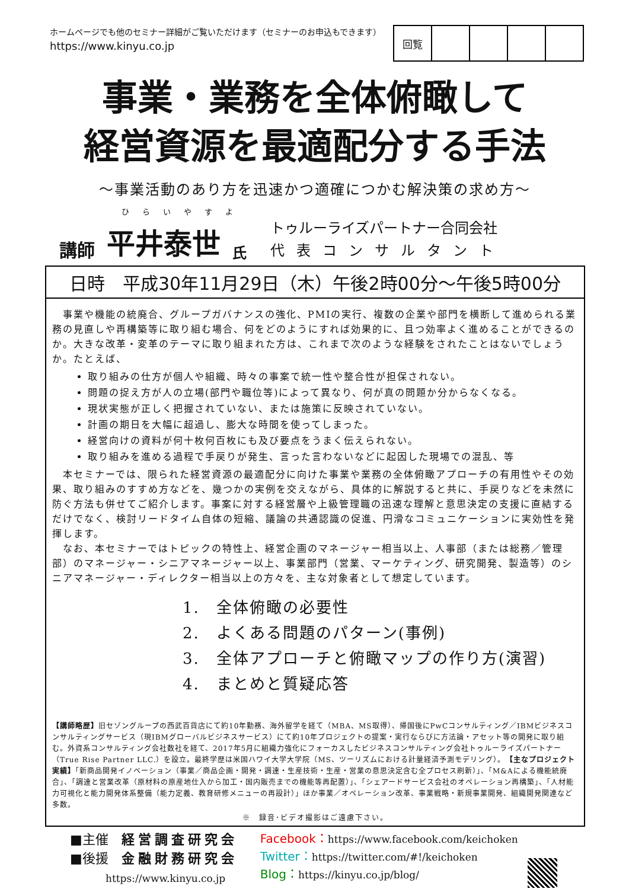ホームページでも他のセミナー詳細がご覧いただけます（セミナーのお申込もできます）
https://www.kinyu.co.jp
| 回覧 | | | | |
事業・業務を全体俯瞰して
経営資源を最適配分する手法
～事業活動のあり方を迅速かつ適確につかむ解決策の求め方～
ひらいやすよ
講師 平井泰世 氏 トゥルーライズパートナー合同会社
代表コンサルタント
日時　平成30年11月29日（木）午後2時00分～午後5時00分
　事業や機能の統廃合、グループガバナンスの強化、PMIの実行、複数の企業や部門を横断して進められる業務の見直しや再構築等に取り組む場合、何をどのようにすれば効果的に、且つ効率よく進めることができるのか。大きな改革・変革のテーマに取り組まれた方は、これまで次のような経験をされたことはないでしょうか。たとえば、
取り組みの仕方が個人や組織、時々の事案で統一性や整合性が担保されない。
問題の捉え方が人の立場(部門や職位等)によって異なり、何が真の問題か分からなくなる。
現状実態が正しく把握されていない、または施策に反映されていない。
計画の期日を大幅に超過し、膨大な時間を使ってしまった。
経営向けの資料が何十枚何百枚にも及び要点をうまく伝えられない。
取り組みを進める過程で手戻りが発生、言った言わないなどに起因した現場での混乱、等
　本セミナーでは、限られた経営資源の最適配分に向けた事業や業務の全体俯瞰アプローチの有用性やその効果、取り組みのすすめ方などを、幾つかの実例を交えながら、具体的に解説すると共に、手戻りなどを未然に防ぐ方法も併せてご紹介します。事案に対する経営層や上級管理職の迅速な理解と意思決定の支援に直結するだけでなく、検討リードタイム自体の短縮、議論の共通認識の促進、円滑なコミュニケーションに実効性を発揮します。
　なお、本セミナーではトピックの特性上、経営企画のマネージャー相当以上、人事部（または総務／管理部）のマネージャー・シニアマネージャー以上、事業部門（営業、マーケティング、研究開発、製造等）のシニアマネージャー・ディレクター相当以上の方々を、主な対象者として想定しています。
1.　全体俯瞰の必要性
2.　よくある問題のパターン(事例)
3.　全体アプローチと俯瞰マップの作り方(演習)
4.　まとめと質疑応答
【講師略歴】旧セゾングループの西武百貨店にて約10年勤務、海外留学を経て（MBA、MS取得）、帰国後にPwCコンサルティング／IBMビジネスコンサルティングサービス（現IBMグローバルビジネスサービス）にて約10年プロジェクトの提案・実行ならびに方法論・アセット等の開発に取り組む。外資系コンサルティング会社数社を経て、2017年5月に組織力強化にフォーカスしたビジネスコンサルティング会社トゥルーライズパートナー（True Rise Partner LLC.）を設立。最終学歴は米国ハワイ大学大学院（MS、ツーリズムにおける計量経済予測モデリング）。　【主なプロジェクト実績】「新商品開発イノベーション（事業／商品企画・開発・調達・生産技術・生産・営業の意思決定含む全プロセス刷新）」、「M&Aによる機能統廃合」、「調達と営業改革（原材料の原産地仕入から加工・国内販売までの機能等再配置）」、「シェアードサービス会社のオペレーション再構築」、「人材能力可視化と能力開発体系整備（能力定義、教育研修メニューの再設計）」ほか事業／オペレーション改革、事業戦略・新規事業開発、組織開発関連など多数。
※　録音･ビデオ撮影はご遠慮下さい。
■主催　経営調査研究会
■後援　金融財務研究会
https://www.kinyu.co.jp
Facebook：https://www.facebook.com/keichoken
Twitter：https://twitter.com/#!/keichoken
Blog：https://kinyu.co.jp/blog/